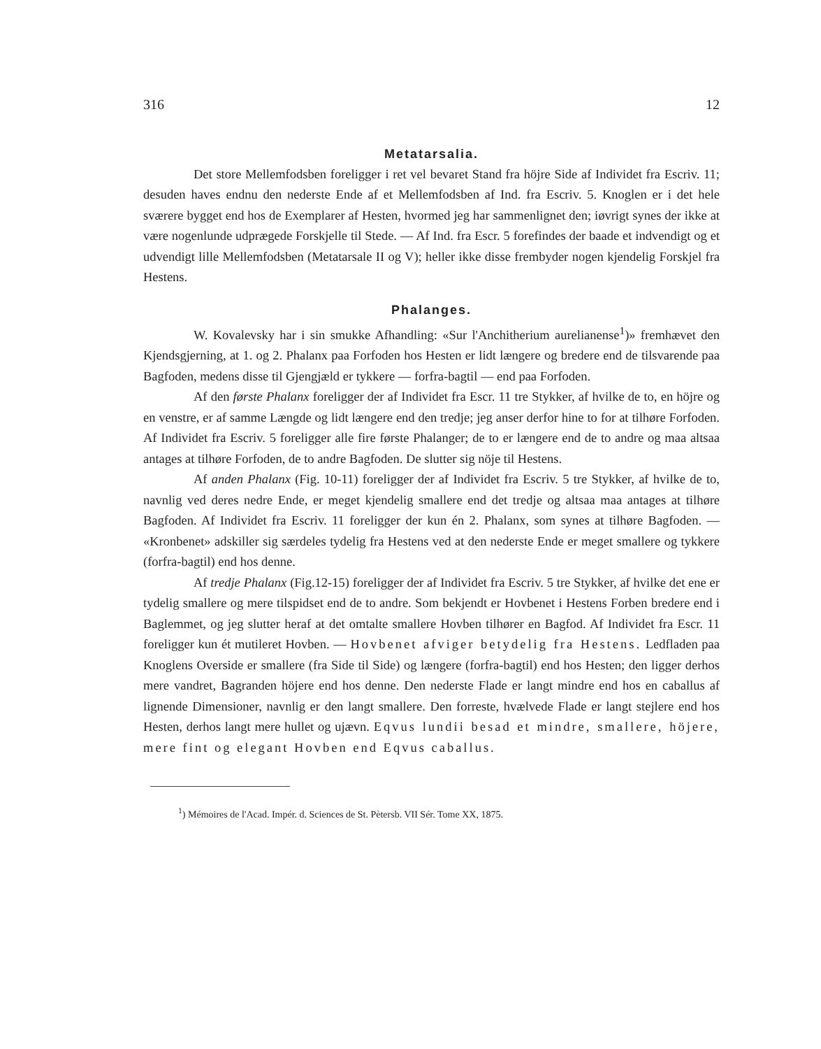316 12
Metatarsalia.
Det store Mellemfodsben foreligger i ret vel bevaret Stand fra höjre Side af Individet fra Escriv. 11; desuden haves endnu den nederste Ende af et Mellemfodsben af Ind. fra Escriv. 5. Knoglen er i det hele sværere bygget end hos de Exemplarer af Hesten, hvormed jeg har sammenlignet den; iøvrigt synes der ikke at være nogenlunde udprægede Forskjelle til Stede. — Af Ind. fra Escr. 5 forefindes der baade et indvendigt og et udvendigt lille Mellemfodsben (Metatarsale II og V); heller ikke disse frembyder nogen kjendelig Forskjel fra Hestens.
Phalanges.
W. Kovalevsky har i sin smukke Afhandling: «Sur l'Anchitherium aurelianense<sup>1</sup>)» fremhævet den Kjendsgjerning, at 1. og 2. Phalanx paa Forfoden hos Hesten er lidt længere og bredere end de tilsvarende paa Bagfoden, medens disse til Gjengjæld er tykkere — forfra-bagtil — end paa Forfoden.
Af den første Phalanx foreligger der af Individet fra Escr. 11 tre Stykker, af hvilke de to, en höjre og en venstre, er af samme Længde og lidt længere end den tredje; jeg anser derfor hine to for at tilhøre Forfoden. Af Individet fra Escriv. 5 foreligger alle fire første Phalanger; de to er længere end de to andre og maa altsaa antages at tilhøre Forfoden, de to andre Bagfoden. De slutter sig nöje til Hestens.
Af anden Phalanx (Fig. 10-11) foreligger der af Individet fra Escriv. 5 tre Stykker, af hvilke de to, navnlig ved deres nedre Ende, er meget kjendelig smallere end det tredje og altsaa maa antages at tilhøre Bagfoden. Af Individet fra Escriv. 11 foreligger der kun én 2. Phalanx, som synes at tilhøre Bagfoden. — «Kronbenet» adskiller sig særdeles tydelig fra Hestens ved at den nederste Ende er meget smallere og tykkere (forfra-bagtil) end hos denne.
Af tredje Phalanx (Fig.12-15) foreligger der af Individet fra Escriv. 5 tre Stykker, af hvilke det ene er tydelig smallere og mere tilspidset end de to andre. Som bekjendt er Hovbenet i Hestens Forben bredere end i Baglemmet, og jeg slutter heraf at det omtalte smallere Hovben tilhører en Bagfod. Af Individet fra Escr. 11 foreligger kun ét mutileret Hovben. — Hovbenet afviger betydelig fra Hestens. Ledfladen paa Knoglens Overside er smallere (fra Side til Side) og længere (forfra-bagtil) end hos Hesten; den ligger derhos mere vandret, Bagranden höjere end hos denne. Den nederste Flade er langt mindre end hos en caballus af lignende Dimensioner, navnlig er den langt smallere. Den forreste, hvælvede Flade er langt stejlere end hos Hesten, derhos langt mere hullet og ujævn. Eqvus lundii besad et mindre, smallere, höjere, mere fint og elegant Hovben end Eqvus caballus.
<sup>1</sup>) Mémoires de l'Acad. Impér. d. Sciences de St. Pètersb. VII Sér. Tome XX, 1875.